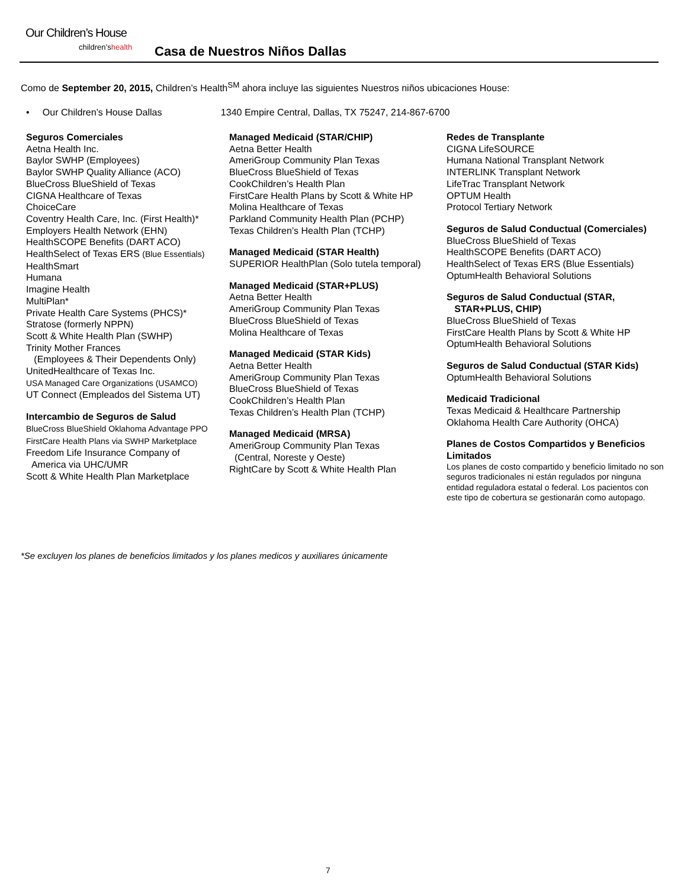Our Children’s House
children’shealth Casa de Nuestros Niños Dallas
Como de September 20, 2015, Children’s Health<sup>SM</sup> ahora incluye las siguientes Nuestros niños ubicaciones House:
• Our Children’s House Dallas 1340 Empire Central, Dallas, TX 75247, 214-867-6700
Seguros Comerciales
Aetna Health Inc.
Baylor SWHP (Employees)
Baylor SWHP Quality Alliance (ACO)
BlueCross BlueShield of Texas
CIGNA Healthcare of Texas
ChoiceCare
Coventry Health Care, Inc. (First Health)*
Employers Health Network (EHN)
HealthSCOPE Benefits (DART ACO)
HealthSelect of Texas ERS (Blue Essentials)
HealthSmart
Humana
Imagine Health
MultiPlan*
Private Health Care Systems (PHCS)*
Stratose (formerly NPPN)
Scott & White Health Plan (SWHP)
Trinity Mother Frances
(Employees & Their Dependents Only)
UnitedHealthcare of Texas Inc.
USA Managed Care Organizations (USAMCO)
UT Connect (Empleados del Sistema UT)
Intercambio de Seguros de Salud
BlueCross BlueShield Oklahoma Advantage PPO
FirstCare Health Plans via SWHP Marketplace
Freedom Life Insurance Company of
America via UHC/UMR
Scott & White Health Plan Marketplace
Managed Medicaid (STAR/CHIP)
Aetna Better Health
AmeriGroup Community Plan Texas
BlueCross BlueShield of Texas
CookChildren’s Health Plan
FirstCare Health Plans by Scott & White HP
Molina Healthcare of Texas
Parkland Community Health Plan (PCHP)
Texas Children’s Health Plan (TCHP)
Managed Medicaid (STAR Health)
SUPERIOR HealthPlan (Solo tutela temporal)
Managed Medicaid (STAR+PLUS)
Aetna Better Health
AmeriGroup Community Plan Texas
BlueCross BlueShield of Texas
Molina Healthcare of Texas
Managed Medicaid (STAR Kids)
Aetna Better Health
AmeriGroup Community Plan Texas
BlueCross BlueShield of Texas
CookChildren’s Health Plan
Texas Children’s Health Plan (TCHP)
Managed Medicaid (MRSA)
AmeriGroup Community Plan Texas
(Central, Noreste y Oeste)
RightCare by Scott & White Health Plan
Redes de Transplante
CIGNA LifeSOURCE
Humana National Transplant Network
INTERLINK Transplant Network
LifeTrac Transplant Network
OPTUM Health
Protocol Tertiary Network
Seguros de Salud Conductual (Comerciales)
BlueCross BlueShield of Texas
HealthSCOPE Benefits (DART ACO)
HealthSelect of Texas ERS (Blue Essentials)
OptumHealth Behavioral Solutions
Seguros de Salud Conductual (STAR,
STAR+PLUS, CHIP)
BlueCross BlueShield of Texas
FirstCare Health Plans by Scott & White HP
OptumHealth Behavioral Solutions
Seguros de Salud Conductual (STAR Kids)
OptumHealth Behavioral Solutions
Medicaid Tradicional
Texas Medicaid & Healthcare Partnership
Oklahoma Health Care Authority (OHCA)
Planes de Costos Compartidos y Beneficios Limitados
Los planes de costo compartido y beneficio limitado no son seguros tradicionales ni están regulados por ninguna entidad reguladora estatal o federal. Los pacientos con este tipo de cobertura se gestionarán como autopago.
*Se excluyen los planes de beneficios limitados y los planes medicos y auxiliares únicamente
7